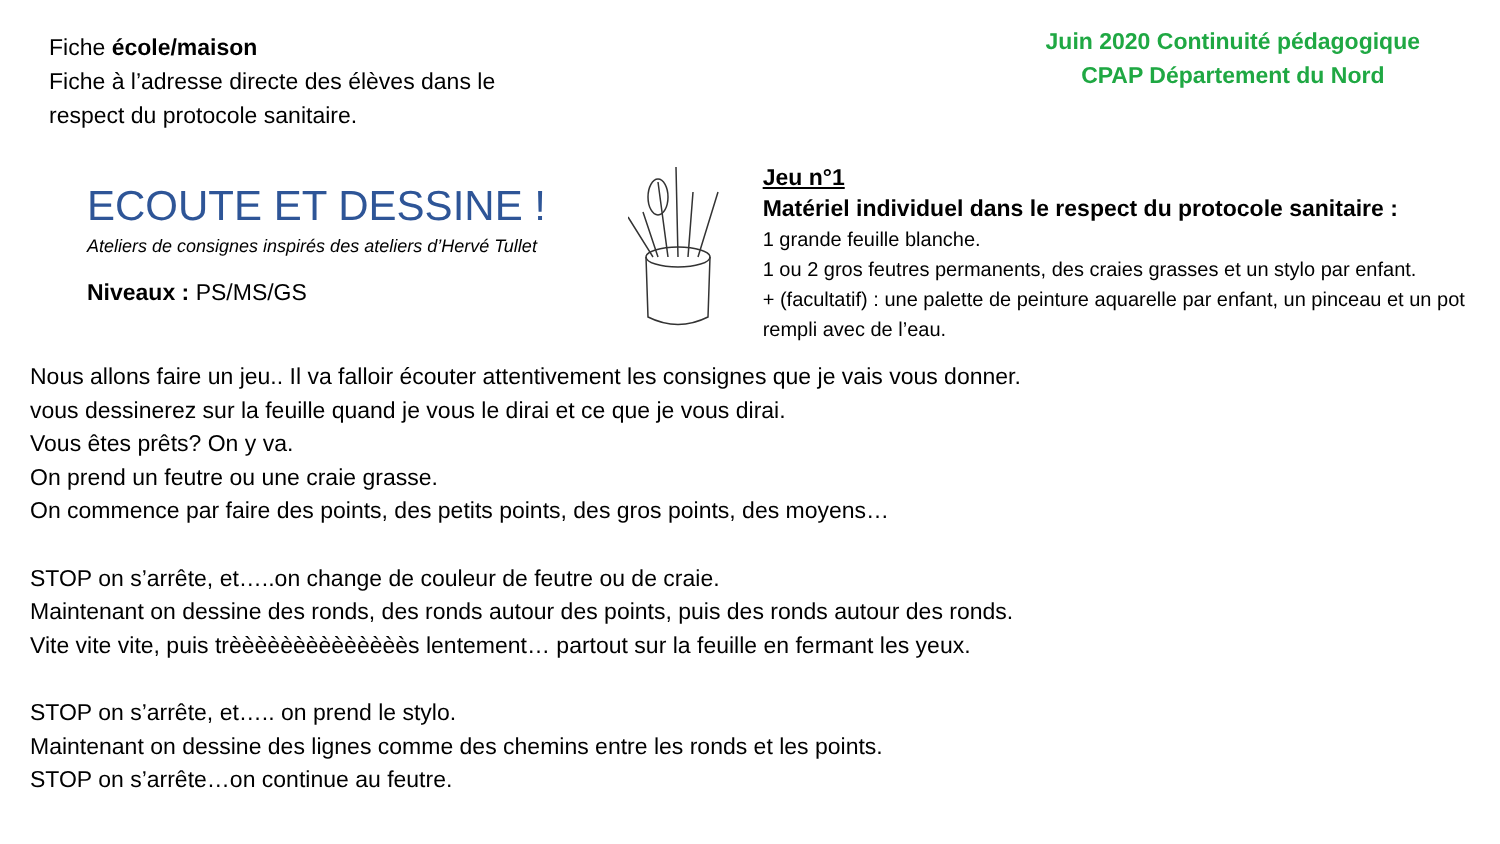Fiche école/maison
Fiche à l’adresse directe des élèves dans le respect du protocole sanitaire.
Juin 2020 Continuité pédagogique
CPAP Département du Nord
ECOUTE ET DESSINE !
Ateliers de consignes inspirés des ateliers d’Hervé Tullet
Niveaux : PS/MS/GS
Jeu n°1
Matériel individuel dans le respect du protocole sanitaire :
1 grande feuille blanche.
1 ou 2 gros feutres permanents, des craies grasses et un stylo par enfant.
+ (facultatif) : une palette de peinture aquarelle par enfant, un pinceau et un pot rempli avec de l’eau.
Nous allons faire un jeu.. Il va falloir écouter attentivement les consignes que je vais vous donner.
vous dessinerez sur la feuille quand je vous le dirai et ce que je vous dirai.
Vous êtes prêts? On y va.
On prend un feutre ou une craie grasse.
On commence par faire des points, des petits points, des gros points, des moyens…
STOP on s’arrête, et…..on change de couleur de feutre ou de craie.
Maintenant on dessine des ronds, des ronds autour des points, puis des ronds autour des ronds.
Vite vite vite, puis trèèèèèèèèèèèèèès lentement… partout sur la feuille en fermant les yeux.
STOP on s’arrête, et….. on prend le stylo.
Maintenant on dessine des lignes comme des chemins entre les ronds et les points.
STOP on s’arrête…on continue au feutre.